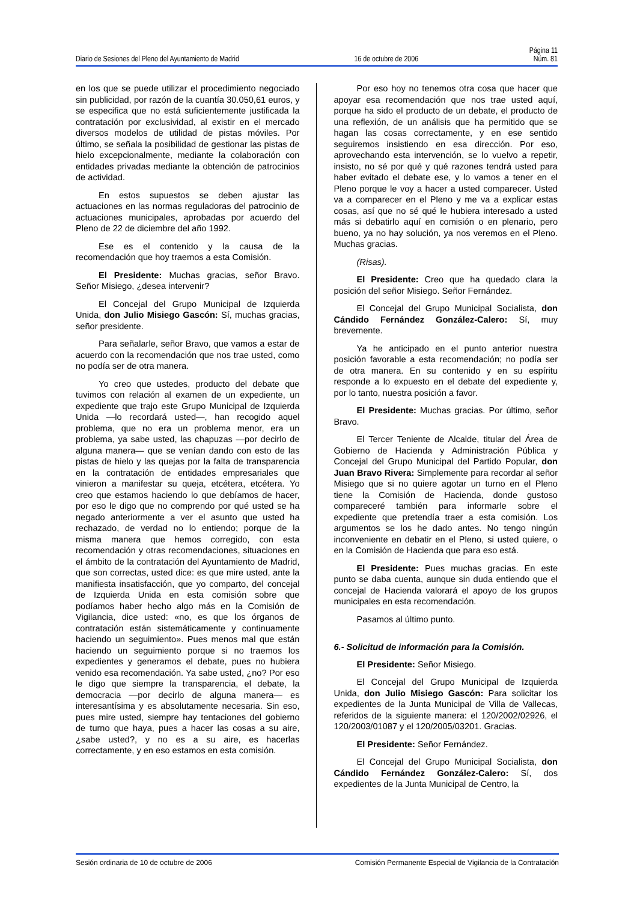Página 11
Diario de Sesiones del Pleno del Ayuntamiento de Madrid 16 de octubre de 2006 Núm. 81
en los que se puede utilizar el procedimiento negociado sin publicidad, por razón de la cuantía 30.050,61 euros, y se especifica que no está suficientemente justificada la contratación por exclusividad, al existir en el mercado diversos modelos de utilidad de pistas móviles. Por último, se señala la posibilidad de gestionar las pistas de hielo excepcionalmente, mediante la colaboración con entidades privadas mediante la obtención de patrocinios de actividad.
En estos supuestos se deben ajustar las actuaciones en las normas reguladoras del patrocinio de actuaciones municipales, aprobadas por acuerdo del Pleno de 22 de diciembre del año 1992.
Ese es el contenido y la causa de la recomendación que hoy traemos a esta Comisión.
El Presidente: Muchas gracias, señor Bravo. Señor Misiego, ¿desea intervenir?
El Concejal del Grupo Municipal de Izquierda Unida, don Julio Misiego Gascón: Sí, muchas gracias, señor presidente.
Para señalarle, señor Bravo, que vamos a estar de acuerdo con la recomendación que nos trae usted, como no podía ser de otra manera.
Yo creo que ustedes, producto del debate que tuvimos con relación al examen de un expediente, un expediente que trajo este Grupo Municipal de Izquierda Unida —lo recordará usted—, han recogido aquel problema, que no era un problema menor, era un problema, ya sabe usted, las chapuzas —por decirlo de alguna manera— que se venían dando con esto de las pistas de hielo y las quejas por la falta de transparencia en la contratación de entidades empresariales que vinieron a manifestar su queja, etcétera, etcétera. Yo creo que estamos haciendo lo que debíamos de hacer, por eso le digo que no comprendo por qué usted se ha negado anteriormente a ver el asunto que usted ha rechazado, de verdad no lo entiendo; porque de la misma manera que hemos corregido, con esta recomendación y otras recomendaciones, situaciones en el ámbito de la contratación del Ayuntamiento de Madrid, que son correctas, usted dice: es que mire usted, ante la manifiesta insatisfacción, que yo comparto, del concejal de Izquierda Unida en esta comisión sobre que podíamos haber hecho algo más en la Comisión de Vigilancia, dice usted: «no, es que los órganos de contratación están sistemáticamente y continuamente haciendo un seguimiento». Pues menos mal que están haciendo un seguimiento porque si no traemos los expedientes y generamos el debate, pues no hubiera venido esa recomendación. Ya sabe usted, ¿no? Por eso le digo que siempre la transparencia, el debate, la democracia —por decirlo de alguna manera— es interesantísima y es absolutamente necesaria. Sin eso, pues mire usted, siempre hay tentaciones del gobierno de turno que haya, pues a hacer las cosas a su aire, ¿sabe usted?, y no es a su aire, es hacerlas correctamente, y en eso estamos en esta comisión.
Por eso hoy no tenemos otra cosa que hacer que apoyar esa recomendación que nos trae usted aquí, porque ha sido el producto de un debate, el producto de una reflexión, de un análisis que ha permitido que se hagan las cosas correctamente, y en ese sentido seguiremos insistiendo en esa dirección. Por eso, aprovechando esta intervención, se lo vuelvo a repetir, insisto, no sé por qué y qué razones tendrá usted para haber evitado el debate ese, y lo vamos a tener en el Pleno porque le voy a hacer a usted comparecer. Usted va a comparecer en el Pleno y me va a explicar estas cosas, así que no sé qué le hubiera interesado a usted más si debatirlo aquí en comisión o en plenario, pero bueno, ya no hay solución, ya nos veremos en el Pleno. Muchas gracias.
(Risas).
El Presidente: Creo que ha quedado clara la posición del señor Misiego. Señor Fernández.
El Concejal del Grupo Municipal Socialista, don Cándido Fernández González-Calero: Sí, muy brevemente.
Ya he anticipado en el punto anterior nuestra posición favorable a esta recomendación; no podía ser de otra manera. En su contenido y en su espíritu responde a lo expuesto en el debate del expediente y, por lo tanto, nuestra posición a favor.
El Presidente: Muchas gracias. Por último, señor Bravo.
El Tercer Teniente de Alcalde, titular del Área de Gobierno de Hacienda y Administración Pública y Concejal del Grupo Municipal del Partido Popular, don Juan Bravo Rivera: Simplemente para recordar al señor Misiego que si no quiere agotar un turno en el Pleno tiene la Comisión de Hacienda, donde gustoso compareceré también para informarle sobre el expediente que pretendía traer a esta comisión. Los argumentos se los he dado antes. No tengo ningún inconveniente en debatir en el Pleno, si usted quiere, o en la Comisión de Hacienda que para eso está.
El Presidente: Pues muchas gracias. En este punto se daba cuenta, aunque sin duda entiendo que el concejal de Hacienda valorará el apoyo de los grupos municipales en esta recomendación.
Pasamos al último punto.
6.- Solicitud de información para la Comisión.
El Presidente: Señor Misiego.
El Concejal del Grupo Municipal de Izquierda Unida, don Julio Misiego Gascón: Para solicitar los expedientes de la Junta Municipal de Villa de Vallecas, referidos de la siguiente manera: el 120/2002/02926, el 120/2003/01087 y el 120/2005/03201. Gracias.
El Presidente: Señor Fernández.
El Concejal del Grupo Municipal Socialista, don Cándido Fernández González-Calero: Sí, dos expedientes de la Junta Municipal de Centro, la
Sesión ordinaria de 10 de octubre de 2006 Comisión Permanente Especial de Vigilancia de la Contratación